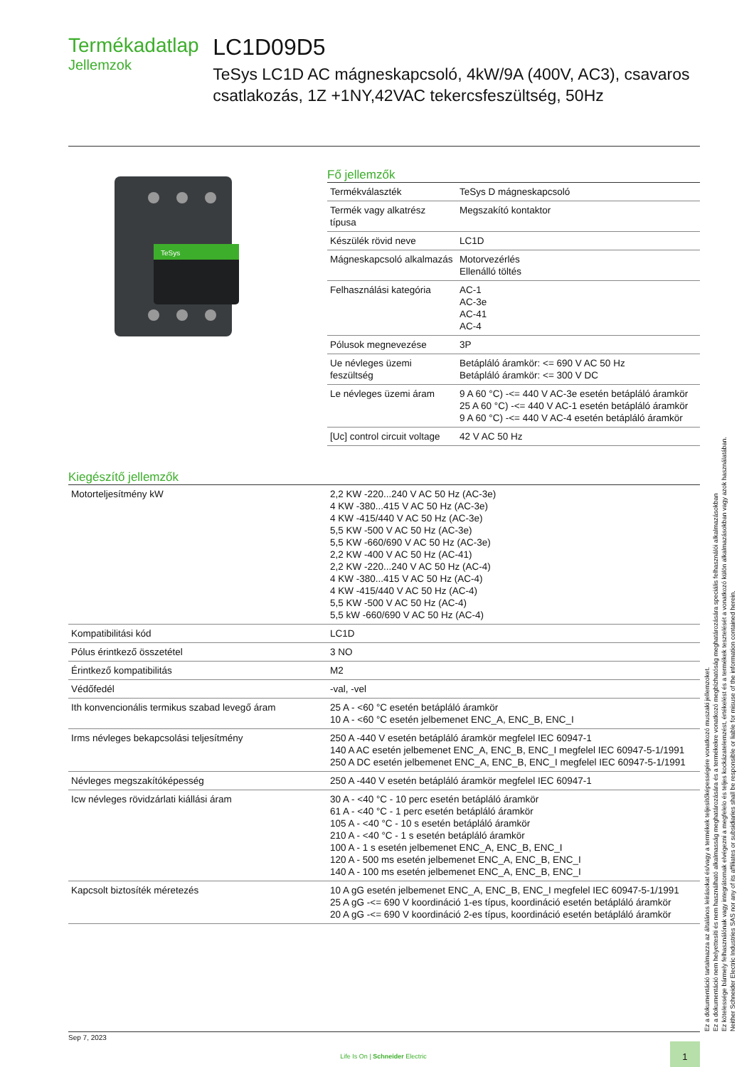Termékadatlap
Jellemzok
LC1D09D5
TeSys LC1D AC mágneskapcsoló, 4kW/9A (400V, AC3), csavaros csatlakozás, 1Z +1NY,42VAC tekercsfeszültség, 50Hz
TeSys
Fő jellemzők
| Termékválaszték | TeSys D mágneskapcsoló |
| Termék vagy alkatrész típusa | Megszakító kontaktor |
| Készülék rövid neve | LC1D |
| Mágneskapcsoló alkalmazás | Motorvezérlés Ellenálló töltés |
| Felhasználási kategória | AC-1 AC-3e AC-41 AC-4 |
| Pólusok megnevezése | 3P |
| Ue névleges üzemi feszültség | Betápláló áramkör: <= 690 V AC 50 Hz Betápláló áramkör: <= 300 V DC |
| Le névleges üzemi áram | 9 A 60 °C) -<= 440 V AC-3e esetén betápláló áramkör 25 A 60 °C) -<= 440 V AC-1 esetén betápláló áramkör 9 A 60 °C) -<= 440 V AC-4 esetén betápláló áramkör |
| [Uc] control circuit voltage | 42 V AC 50 Hz |
Kiegészítő jellemzők
| Motorteljesítmény kW | 2,2 KW -220...240 V AC 50 Hz (AC-3e) 4 KW -380...415 V AC 50 Hz (AC-3e) 4 KW -415/440 V AC 50 Hz (AC-3e) 5,5 KW -500 V AC 50 Hz (AC-3e) 5,5 KW -660/690 V AC 50 Hz (AC-3e) 2,2 KW -400 V AC 50 Hz (AC-41) 2,2 KW -220...240 V AC 50 Hz (AC-4) 4 KW -380...415 V AC 50 Hz (AC-4) 4 KW -415/440 V AC 50 Hz (AC-4) 5,5 KW -500 V AC 50 Hz (AC-4) 5,5 kW -660/690 V AC 50 Hz (AC-4) |
| Kompatibilitási kód | LC1D |
| Pólus érintkező összetétel | 3 NO |
| Érintkező kompatibilitás | M2 |
| Védőfedél | -val, -vel |
| Ith konvencionális termikus szabad levegő áram | 25 A - <60 °C esetén betápláló áramkör 10 A - <60 °C esetén jelbemenet ENC_A, ENC_B, ENC_I |
| Irms névleges bekapcsolási teljesítmény | 250 A -440 V esetén betápláló áramkör megfelel IEC 60947-1 140 A AC esetén jelbemenet ENC_A, ENC_B, ENC_I megfelel IEC 60947-5-1/1991 250 A DC esetén jelbemenet ENC_A, ENC_B, ENC_I megfelel IEC 60947-5-1/1991 |
| Névleges megszakítóképesség | 250 A -440 V esetén betápláló áramkör megfelel IEC 60947-1 |
| Icw névleges rövidzárlati kiállási áram | 30 A - <40 °C - 10 perc esetén betápláló áramkör 61 A - <40 °C - 1 perc esetén betápláló áramkör 105 A - <40 °C - 10 s esetén betápláló áramkör 210 A - <40 °C - 1 s esetén betápláló áramkör 100 A - 1 s esetén jelbemenet ENC_A, ENC_B, ENC_I 120 A - 500 ms esetén jelbemenet ENC_A, ENC_B, ENC_I 140 A - 100 ms esetén jelbemenet ENC_A, ENC_B, ENC_I |
| Kapcsolt biztosíték méretezés | 10 A gG esetén jelbemenet ENC_A, ENC_B, ENC_I megfelel IEC 60947-5-1/1991 25 A gG -<= 690 V koordináció 1-es típus, koordináció esetén betápláló áramkör 20 A gG -<= 690 V koordináció 2-es típus, koordináció esetén betápláló áramkör |
Ez a dokumentáció tartalmazza az általános leírásokat és/vagy a termékek teljesítőképességére vonatkozó muszaki jellemzoket.
Ez a dokumentáció nem helyettesíti és nem használható alkalmasság meghatározására és a termékekre vonatkozó megbízhatóság meghatározására speciális felhasználói alkalmazásokban
Ez kötelessége bármely felhasználónak vagy integrátornak elvégezni a megfelelo és teljes kockázatelemzést, értékelést és a termékek tesztelését a vonatkozó külön alkalmazásokban vagy azok használatában.
Neither Schneider Electric Industries SAS nor any of its affiliates or subsidiaries shall be responsible or liable for misuse of the information contained herein.
Sep 7, 2023
Life Is On | Schneider Electric 1